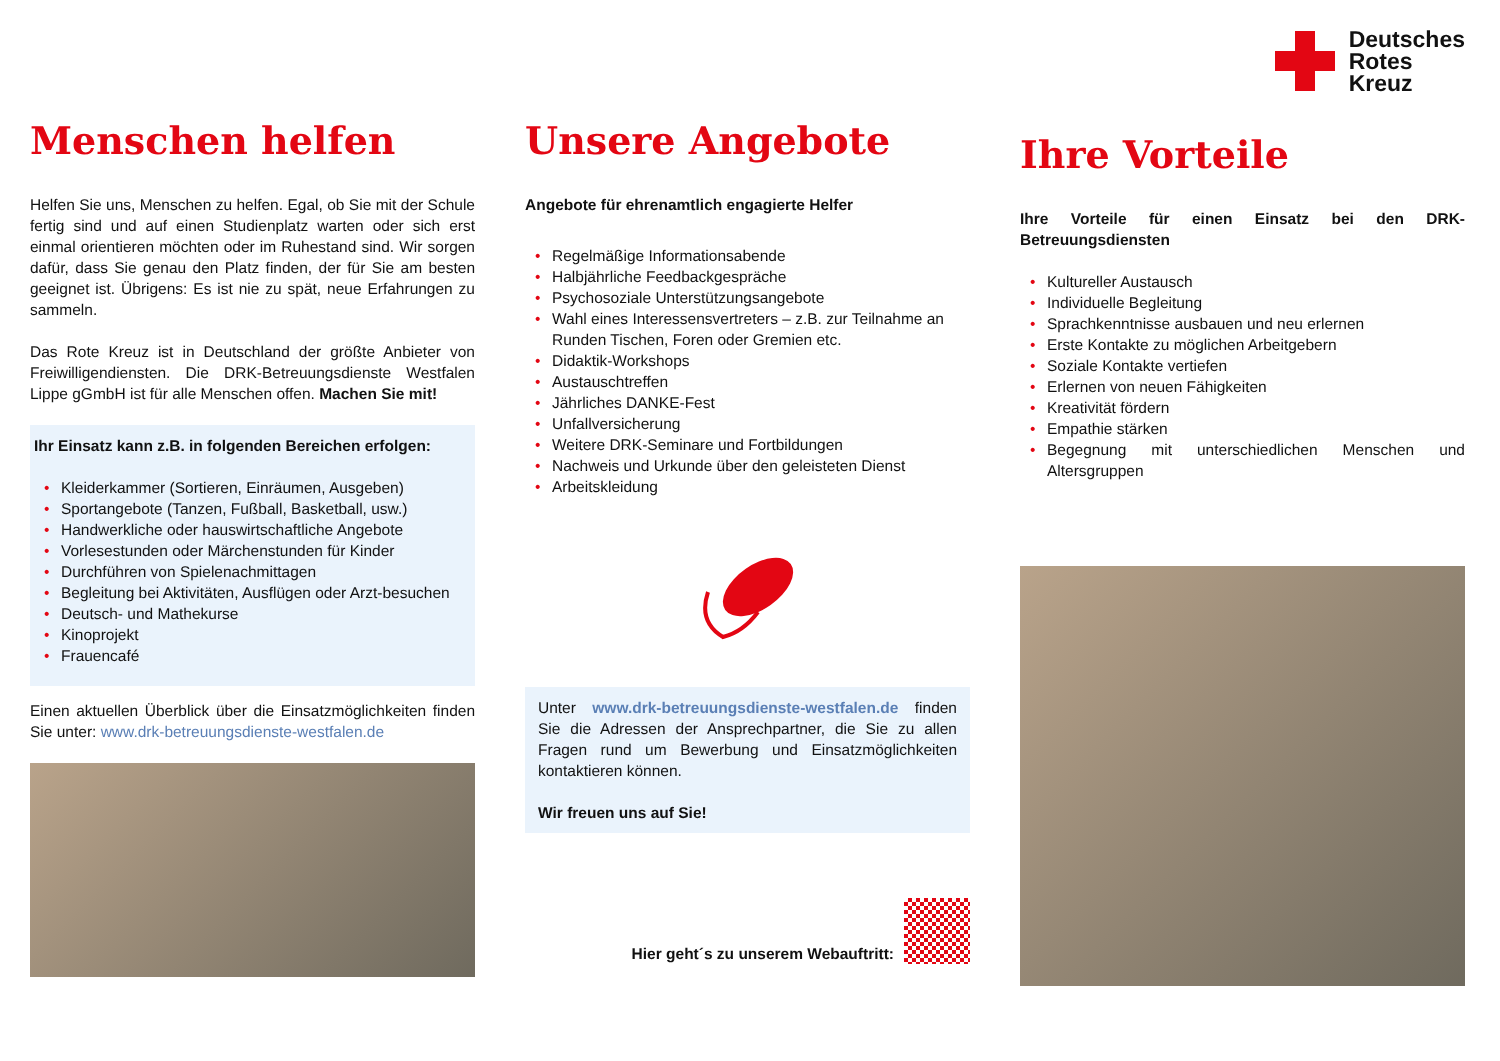Deutsches
Rotes
Kreuz
Menschen helfen
Helfen Sie uns, Menschen zu helfen. Egal, ob Sie mit der Schule fertig sind und auf einen Studienplatz warten oder sich erst einmal orientieren möchten oder im Ruhestand sind. Wir sorgen dafür, dass Sie genau den Platz finden, der für Sie am besten geeignet ist. Übrigens: Es ist nie zu spät, neue Erfahrungen zu sammeln.
Das Rote Kreuz ist in Deutschland der größte Anbieter von Freiwilligendiensten. Die DRK-Betreuungsdienste Westfalen Lippe gGmbH ist für alle Menschen offen. Machen Sie mit!
Ihr Einsatz kann z.B. in folgenden Bereichen erfolgen:
• Kleiderkammer (Sortieren, Einräumen, Ausgeben)
• Sportangebote (Tanzen, Fußball, Basketball, usw.)
• Handwerkliche oder hauswirtschaftliche Angebote
• Vorlesestunden oder Märchenstunden für Kinder
• Durchführen von Spielenachmittagen
• Begleitung bei Aktivitäten, Ausflügen oder Arzt-besuchen
• Deutsch- und Mathekurse
• Kinoprojekt
• Frauencafé
Einen aktuellen Überblick über die Einsatzmöglichkeiten finden Sie unter: www.drk-betreuungsdienste-westfalen.de
Unsere Angebote
Angebote für ehrenamtlich engagierte Helfer
• Regelmäßige Informationsabende
• Halbjährliche Feedbackgespräche
• Psychosoziale Unterstützungsangebote
• Wahl eines Interessensvertreters – z.B. zur Teilnahme an Runden Tischen, Foren oder Gremien etc.
• Didaktik-Workshops
• Austauschtreffen
• Jährliches DANKE-Fest
• Unfallversicherung
• Weitere DRK-Seminare und Fortbildungen
• Nachweis und Urkunde über den geleisteten Dienst
• Arbeitskleidung
Unter www.drk-betreuungsdienste-westfalen.de finden Sie die Adressen der Ansprechpartner, die Sie zu allen Fragen rund um Bewerbung und Einsatzmöglichkeiten kontaktieren können.
Wir freuen uns auf Sie!
Hier geht´s zu unserem Webauftritt:
Ihre Vorteile
Ihre Vorteile für einen Einsatz bei den DRK-Betreuungsdiensten
• Kultureller Austausch
• Individuelle Begleitung
• Sprachkenntnisse ausbauen und neu erlernen
• Erste Kontakte zu möglichen Arbeitgebern
• Soziale Kontakte vertiefen
• Erlernen von neuen Fähigkeiten
• Kreativität fördern
• Empathie stärken
• Begegnung mit unterschiedlichen Menschen und Altersgruppen